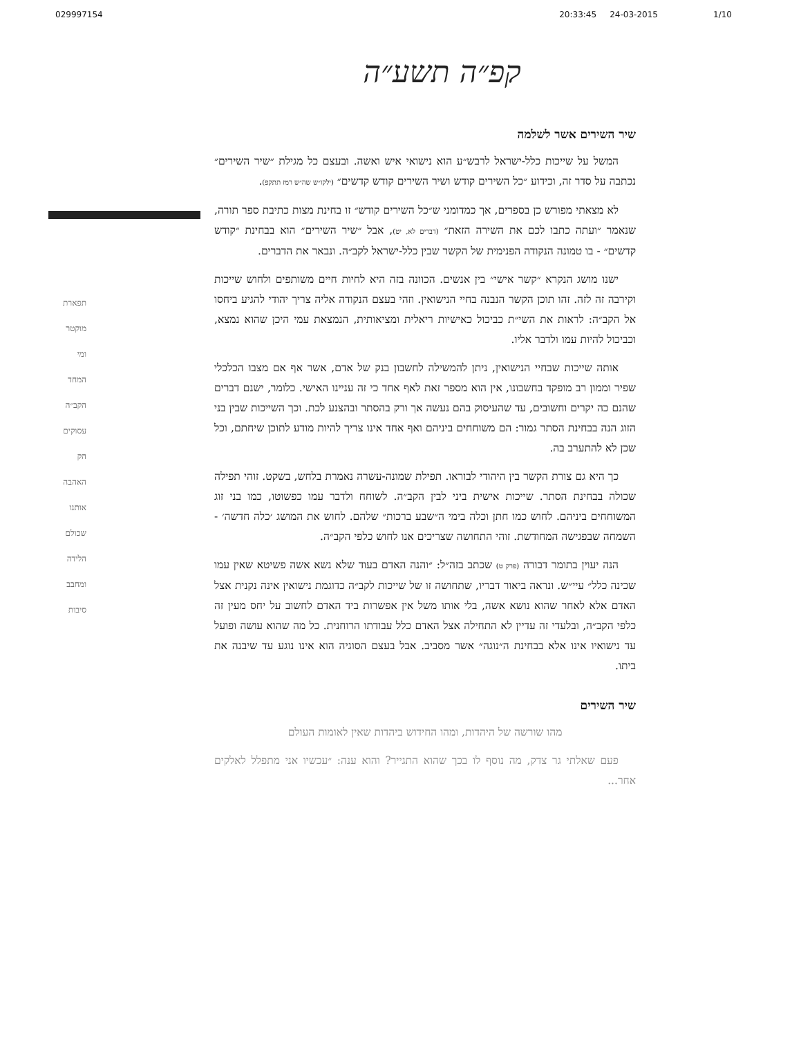029997154 20:33:45 24-03-2015 1/10
קפ״ה תשע״ה
תפארת
מוקטר
ומי
המחד
הקב״ה
עסוקים
הק
האהבה
אותנו
שכולם
הלידה
ומחבב
סיבות
שיר השירים אשר לשלמה
המשל על שייכות כלל-ישראל לרבש״ע הוא נישואי איש ואשה. ובעצם כל מגילת ״שיר השירים״ נכתבה על סדר זה, וכידוע ״כל השירים קודש ושיר השירים קודש קדשים״ (ילקו״ש שה״ש רמז תתקפ).
לא מצאתי מפורש כן בספרים, אך כמדומני ש״כל השירים קודש״ זו בחינת מצות כתיבת ספר תורה, שנאמר ״ועתה כתבו לכם את השירה הזאת״ (דברים לא, יט), אבל ״שיר השירים״ הוא בבחינת ״קודש קדשים״ - בו טמונה הנקודה הפנימית של הקשר שבין כלל-ישראל לקב״ה. ונבאר את הדברים.
ישנו מושג הנקרא ״קשר אישי״ בין אנשים. הכוונה בזה היא לחיות חיים משותפים ולחוש שייכות וקירבה זה לזה. זהו תוכן הקשר הנבנה בחיי הנישואין. וזהי בעצם הנקודה אליה צריך יהודי להגיע ביחסו אל הקב״ה: לראות את השי״ת כביכול כאישיות ריאלית ומציאותית, הנמצאת עמי היכן שהוא נמצא, וכביכול להיות עמו ולדבר אליו.
אותה שייכות שבחיי הנישואין, ניתן להמשילה לחשבון בנק של אדם, אשר אף אם מצבו הכלכלי שפיר וממון רב מופקד בחשבונו, אין הוא מספר זאת לאף אחד כי זה עניינו האישי. כלומר, ישנם דברים שהנם כה יקרים וחשובים, עד שהעיסוק בהם נעשה אך ורק בהסתר ובהצנע לכת. וכך השייכות שבין בני הזוג הנה בבחינת הסתר גמור: הם משוחחים ביניהם ואף אחד אינו צריך להיות מודע לתוכן שיחתם, וכל שכן לא להתערב בה.
כך היא גם צורת הקשר בין היהודי לבוראו. תפילת שמונה-עשרה נאמרת בלחש, בשקט. זוהי תפילה שכולה בבחינת הסתר. שייכות אישית ביני לבין הקב״ה. לשוחח ולדבר עמו כפשוטו, כמו בני זוג המשוחחים ביניהם. לחוש כמו חתן וכלה בימי ה״שבע ברכות״ שלהם. לחוש את המושג ׳כלה חדשה׳ - השמחה שבפגישה המחודשת. זוהי התחושה שצריכים אנו לחוש כלפי הקב״ה.
הנה יעוין בתומר דבורה (פרק ט) שכתב בזה״ל: ״והנה האדם בעוד שלא נשא אשה פשיטא שאין עמו שכינה כלל״ עיי״ש. ונראה ביאור דבריו, שתחושה זו של שייכות לקב״ה כדוגמת נישואין אינה נקנית אצל האדם אלא לאחר שהוא נושא אשה, בלי אותו משל אין אפשרות ביד האדם לחשוב על יחס מעין זה כלפי הקב״ה, ובלעדי זה עדיין לא התחילה אצל האדם כלל עבודתו הרוחנית. כל מה שהוא עושה ופועל עד נישואיו אינו אלא בבחינת ה״נוגה״ אשר מסביב. אבל בעצם הסוגיה הוא אינו נוגע עד שיבנה את ביתו.
שיר השירים
מהו שורשה של היהדות, ומהו החידוש ביהדות שאין לאומות העולם
פעם שאלתי גר צדק, מה נוסף לו בכך שהוא התגייר? והוא ענה: ״עכשיו אני מתפלל לאלקים אחר...